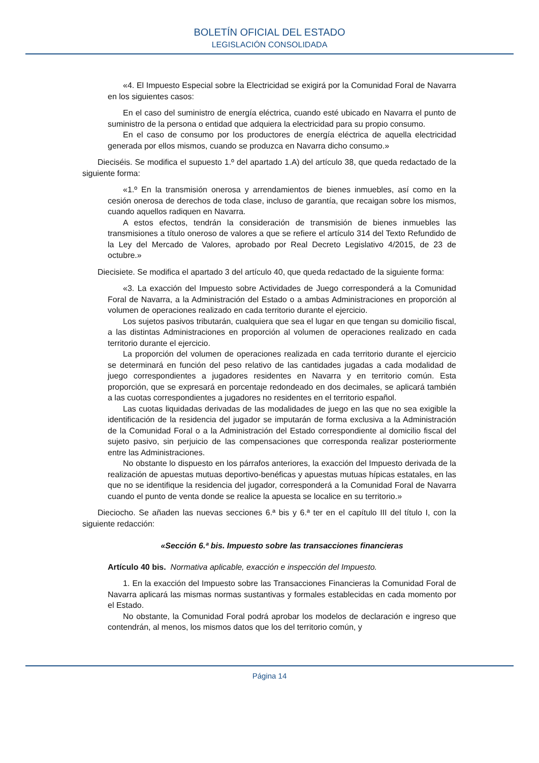BOLETÍN OFICIAL DEL ESTADO
LEGISLACIÓN CONSOLIDADA
«4. El Impuesto Especial sobre la Electricidad se exigirá por la Comunidad Foral de Navarra en los siguientes casos:
En el caso del suministro de energía eléctrica, cuando esté ubicado en Navarra el punto de suministro de la persona o entidad que adquiera la electricidad para su propio consumo.
En el caso de consumo por los productores de energía eléctrica de aquella electricidad generada por ellos mismos, cuando se produzca en Navarra dicho consumo.»
Dieciséis. Se modifica el supuesto 1.º del apartado 1.A) del artículo 38, que queda redactado de la siguiente forma:
«1.º En la transmisión onerosa y arrendamientos de bienes inmuebles, así como en la cesión onerosa de derechos de toda clase, incluso de garantía, que recaigan sobre los mismos, cuando aquellos radiquen en Navarra.
A estos efectos, tendrán la consideración de transmisión de bienes inmuebles las transmisiones a título oneroso de valores a que se refiere el artículo 314 del Texto Refundido de la Ley del Mercado de Valores, aprobado por Real Decreto Legislativo 4/2015, de 23 de octubre.»
Diecisiete. Se modifica el apartado 3 del artículo 40, que queda redactado de la siguiente forma:
«3. La exacción del Impuesto sobre Actividades de Juego corresponderá a la Comunidad Foral de Navarra, a la Administración del Estado o a ambas Administraciones en proporción al volumen de operaciones realizado en cada territorio durante el ejercicio.
Los sujetos pasivos tributarán, cualquiera que sea el lugar en que tengan su domicilio fiscal, a las distintas Administraciones en proporción al volumen de operaciones realizado en cada territorio durante el ejercicio.
La proporción del volumen de operaciones realizada en cada territorio durante el ejercicio se determinará en función del peso relativo de las cantidades jugadas a cada modalidad de juego correspondientes a jugadores residentes en Navarra y en territorio común. Esta proporción, que se expresará en porcentaje redondeado en dos decimales, se aplicará también a las cuotas correspondientes a jugadores no residentes en el territorio español.
Las cuotas liquidadas derivadas de las modalidades de juego en las que no sea exigible la identificación de la residencia del jugador se imputarán de forma exclusiva a la Administración de la Comunidad Foral o a la Administración del Estado correspondiente al domicilio fiscal del sujeto pasivo, sin perjuicio de las compensaciones que corresponda realizar posteriormente entre las Administraciones.
No obstante lo dispuesto en los párrafos anteriores, la exacción del Impuesto derivada de la realización de apuestas mutuas deportivo-benéficas y apuestas mutuas hípicas estatales, en las que no se identifique la residencia del jugador, corresponderá a la Comunidad Foral de Navarra cuando el punto de venta donde se realice la apuesta se localice en su territorio.»
Dieciocho. Se añaden las nuevas secciones 6.ª bis y 6.ª ter en el capítulo III del título I, con la siguiente redacción:
«Sección 6.ª bis. Impuesto sobre las transacciones financieras
Artículo 40 bis. Normativa aplicable, exacción e inspección del Impuesto.
1. En la exacción del Impuesto sobre las Transacciones Financieras la Comunidad Foral de Navarra aplicará las mismas normas sustantivas y formales establecidas en cada momento por el Estado.
No obstante, la Comunidad Foral podrá aprobar los modelos de declaración e ingreso que contendrán, al menos, los mismos datos que los del territorio común, y
Página 14